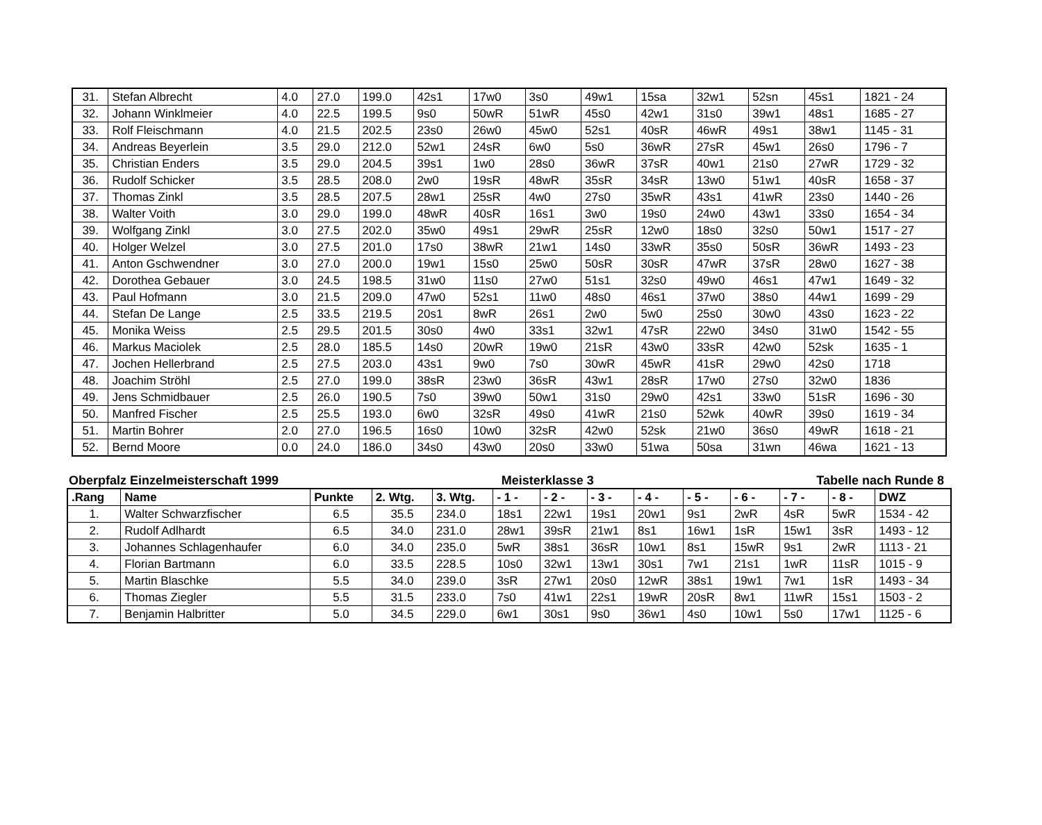| 31. | Stefan Albrecht | 4.0 | 27.0 | 199.0 | 42s1 | 17w0 | 3s0 | 49w1 | 15sa | 32w1 | 52sn | 45s1 | 1821 - 24 |
| 32. | Johann Winklmeier | 4.0 | 22.5 | 199.5 | 9s0 | 50wR | 51wR | 45s0 | 42w1 | 31s0 | 39w1 | 48s1 | 1685 - 27 |
| 33. | Rolf Fleischmann | 4.0 | 21.5 | 202.5 | 23s0 | 26w0 | 45w0 | 52s1 | 40sR | 46wR | 49s1 | 38w1 | 1145 - 31 |
| 34. | Andreas Beyerlein | 3.5 | 29.0 | 212.0 | 52w1 | 24sR | 6w0 | 5s0 | 36wR | 27sR | 45w1 | 26s0 | 1796 - 7 |
| 35. | Christian Enders | 3.5 | 29.0 | 204.5 | 39s1 | 1w0 | 28s0 | 36wR | 37sR | 40w1 | 21s0 | 27wR | 1729 - 32 |
| 36. | Rudolf Schicker | 3.5 | 28.5 | 208.0 | 2w0 | 19sR | 48wR | 35sR | 34sR | 13w0 | 51w1 | 40sR | 1658 - 37 |
| 37. | Thomas Zinkl | 3.5 | 28.5 | 207.5 | 28w1 | 25sR | 4w0 | 27s0 | 35wR | 43s1 | 41wR | 23s0 | 1440 - 26 |
| 38. | Walter Voith | 3.0 | 29.0 | 199.0 | 48wR | 40sR | 16s1 | 3w0 | 19s0 | 24w0 | 43w1 | 33s0 | 1654 - 34 |
| 39. | Wolfgang Zinkl | 3.0 | 27.5 | 202.0 | 35w0 | 49s1 | 29wR | 25sR | 12w0 | 18s0 | 32s0 | 50w1 | 1517 - 27 |
| 40. | Holger Welzel | 3.0 | 27.5 | 201.0 | 17s0 | 38wR | 21w1 | 14s0 | 33wR | 35s0 | 50sR | 36wR | 1493 - 23 |
| 41. | Anton Gschwendner | 3.0 | 27.0 | 200.0 | 19w1 | 15s0 | 25w0 | 50sR | 30sR | 47wR | 37sR | 28w0 | 1627 - 38 |
| 42. | Dorothea Gebauer | 3.0 | 24.5 | 198.5 | 31w0 | 11s0 | 27w0 | 51s1 | 32s0 | 49w0 | 46s1 | 47w1 | 1649 - 32 |
| 43. | Paul Hofmann | 3.0 | 21.5 | 209.0 | 47w0 | 52s1 | 11w0 | 48s0 | 46s1 | 37w0 | 38s0 | 44w1 | 1699 - 29 |
| 44. | Stefan De Lange | 2.5 | 33.5 | 219.5 | 20s1 | 8wR | 26s1 | 2w0 | 5w0 | 25s0 | 30w0 | 43s0 | 1623 - 22 |
| 45. | Monika Weiss | 2.5 | 29.5 | 201.5 | 30s0 | 4w0 | 33s1 | 32w1 | 47sR | 22w0 | 34s0 | 31w0 | 1542 - 55 |
| 46. | Markus Maciolek | 2.5 | 28.0 | 185.5 | 14s0 | 20wR | 19w0 | 21sR | 43w0 | 33sR | 42w0 | 52sk | 1635 - 1 |
| 47. | Jochen Hellerbrand | 2.5 | 27.5 | 203.0 | 43s1 | 9w0 | 7s0 | 30wR | 45wR | 41sR | 29w0 | 42s0 | 1718 |
| 48. | Joachim Ströhl | 2.5 | 27.0 | 199.0 | 38sR | 23w0 | 36sR | 43w1 | 28sR | 17w0 | 27s0 | 32w0 | 1836 |
| 49. | Jens Schmidbauer | 2.5 | 26.0 | 190.5 | 7s0 | 39w0 | 50w1 | 31s0 | 29w0 | 42s1 | 33w0 | 51sR | 1696 - 30 |
| 50. | Manfred Fischer | 2.5 | 25.5 | 193.0 | 6w0 | 32sR | 49s0 | 41wR | 21s0 | 52wk | 40wR | 39s0 | 1619 - 34 |
| 51. | Martin Bohrer | 2.0 | 27.0 | 196.5 | 16s0 | 10w0 | 32sR | 42w0 | 52sk | 21w0 | 36s0 | 49wR | 1618 - 21 |
| 52. | Bernd Moore | 0.0 | 24.0 | 186.0 | 34s0 | 43w0 | 20s0 | 33w0 | 51wa | 50sa | 31wn | 46wa | 1621 - 13 |
Oberpfalz Einzelmeisterschaft 1999 Meisterklasse 3 Tabelle nach Runde 8
| .Rang | Name | Punkte | 2. Wtg. | 3. Wtg. | - 1 - | - 2 - | - 3 - | - 4 - | - 5 - | - 6 - | - 7 - | - 8 - | DWZ |
| --- | --- | --- | --- | --- | --- | --- | --- | --- | --- | --- | --- | --- | --- |
| 1. | Walter Schwarzfischer | 6.5 | 35.5 | 234.0 | 18s1 | 22w1 | 19s1 | 20w1 | 9s1 | 2wR | 4sR | 5wR | 1534 - 42 |
| 2. | Rudolf Adlhardt | 6.5 | 34.0 | 231.0 | 28w1 | 39sR | 21w1 | 8s1 | 16w1 | 1sR | 15w1 | 3sR | 1493 - 12 |
| 3. | Johannes Schlagenhaufer | 6.0 | 34.0 | 235.0 | 5wR | 38s1 | 36sR | 10w1 | 8s1 | 15wR | 9s1 | 2wR | 1113 - 21 |
| 4. | Florian Bartmann | 6.0 | 33.5 | 228.5 | 10s0 | 32w1 | 13w1 | 30s1 | 7w1 | 21s1 | 1wR | 11sR | 1015 - 9 |
| 5. | Martin Blaschke | 5.5 | 34.0 | 239.0 | 3sR | 27w1 | 20s0 | 12wR | 38s1 | 19w1 | 7w1 | 1sR | 1493 - 34 |
| 6. | Thomas Ziegler | 5.5 | 31.5 | 233.0 | 7s0 | 41w1 | 22s1 | 19wR | 20sR | 8w1 | 11wR | 15s1 | 1503 - 2 |
| 7. | Benjamin Halbritter | 5.0 | 34.5 | 229.0 | 6w1 | 30s1 | 9s0 | 36w1 | 4s0 | 10w1 | 5s0 | 17w1 | 1125 - 6 |